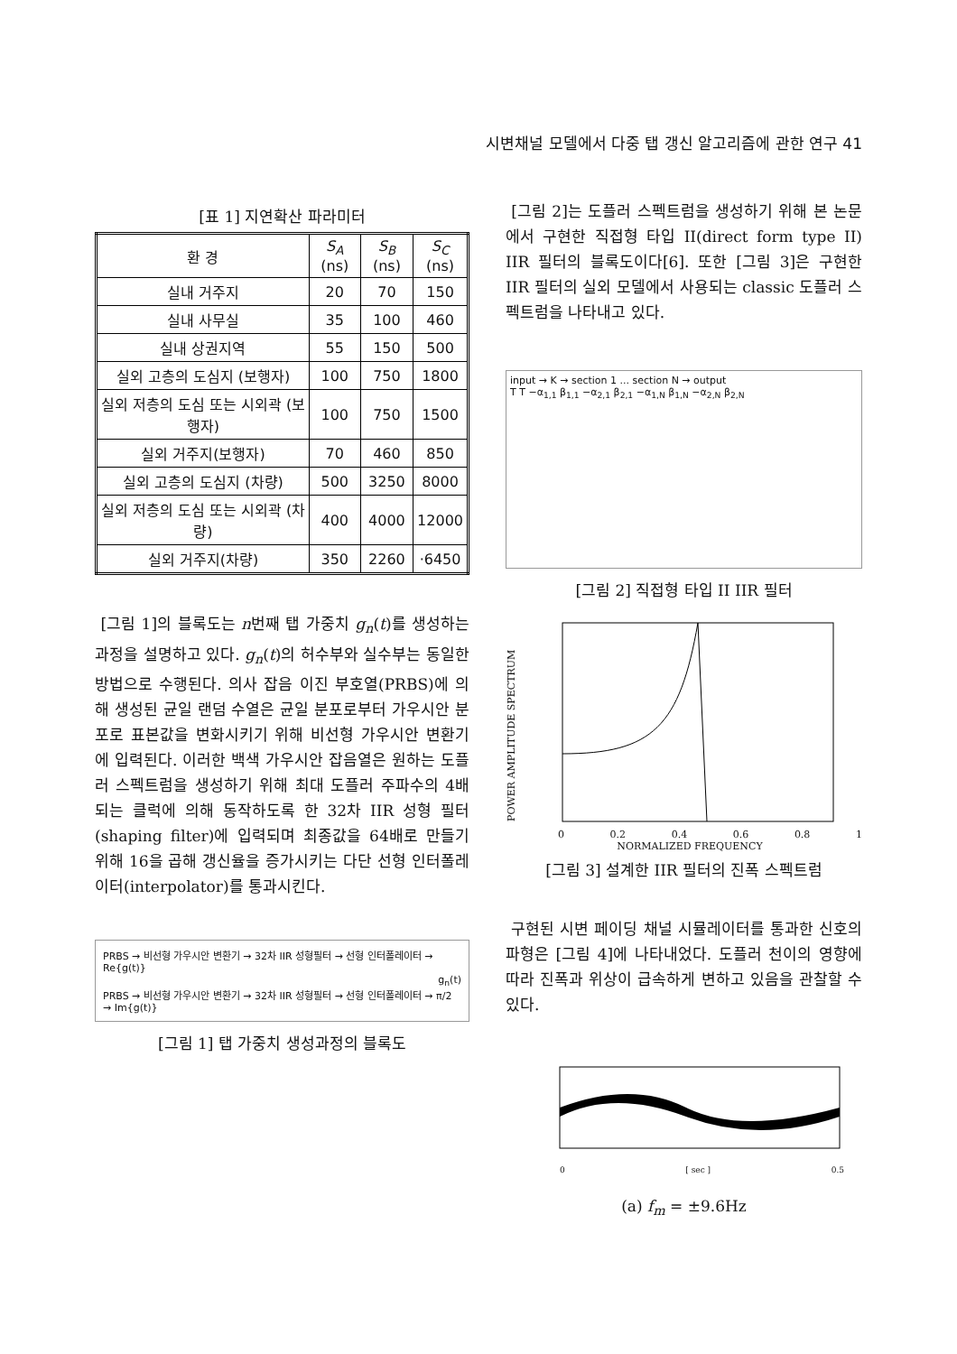시변채널 모델에서 다중 탭 갱신 알고리즘에 관한 연구 41
[표 1] 지연확산 파라미터
| 환 경 | S<sub>A</sub> (ns) | S<sub>B</sub> (ns) | S<sub>C</sub> (ns) |
| --- | --- | --- | --- |
| 실내 거주지 | 20 | 70 | 150 |
| 실내 사무실 | 35 | 100 | 460 |
| 실내 상권지역 | 55 | 150 | 500 |
| 실외 고층의 도심지 (보행자) | 100 | 750 | 1800 |
| 실외 저층의 도심 또는 시외곽 (보행자) | 100 | 750 | 1500 |
| 실외 거주지(보행자) | 70 | 460 | 850 |
| 실외 고층의 도심지 (차량) | 500 | 3250 | 8000 |
| 실외 저층의 도심 또는 시외곽 (차량) | 400 | 4000 | 12000 |
| 실외 거주지(차량) | 350 | 2260 | ·6450 |
[그림 1]의 블록도는 n번째 탭 가중치 g<sub>n</sub>(t)를 생성하는 과정을 설명하고 있다. g<sub>n</sub>(t)의 허수부와 실수부는 동일한 방법으로 수행된다. 의사 잡음 이진 부호열(PRBS)에 의해 생성된 균일 랜덤 수열은 균일 분포로부터 가우시안 분포로 표본값을 변화시키기 위해 비선형 가우시안 변환기에 입력된다. 이러한 백색 가우시안 잡음열은 원하는 도플러 스펙트럼을 생성하기 위해 최대 도플러 주파수의 4배 되는 클럭에 의해 동작하도록 한 32차 IIR 성형 필터(shaping filter)에 입력되며 최종값을 64배로 만들기 위해 16을 곱해 갱신율을 증가시키는 다단 선형 인터폴레이터(interpolator)를 통과시킨다.
PRBS → 비선형 가우시안 변환기 → 32차 IIR 성형필터 → 선형 인터폴레이터 → Re{g(t)}
g<sub>n</sub>(t)
PRBS → 비선형 가우시안 변환기 → 32차 IIR 성형필터 → 선형 인터폴레이터 → π/2 → Im{g(t)}
[그림 1] 탭 가중치 생성과정의 블록도
[그림 2]는 도플러 스펙트럼을 생성하기 위해 본 논문에서 구현한 직접형 타입 II(direct form type II) IIR 필터의 블록도이다[6]. 또한 [그림 3]은 구현한 IIR 필터의 실외 모델에서 사용되는 classic 도플러 스펙트럼을 나타내고 있다.
input → K → section 1 ... section N → output
T T −α<sub>1,1</sub> β<sub>1,1</sub> −α<sub>2,1</sub> β<sub>2,1</sub> −α<sub>1,N</sub> β<sub>1,N</sub> −α<sub>2,N</sub> β<sub>2,N</sub>
[그림 2] 직접형 타입 II IIR 필터
POWER AMPLITUDE SPECTRUM
0 0.2 0.4 0.6 0.8 1
NORMALIZED FREQUENCY
[그림 3] 설계한 IIR 필터의 진폭 스펙트럼
구현된 시변 페이딩 채널 시뮬레이터를 통과한 신호의 파형은 [그림 4]에 나타내었다. 도플러 천이의 영향에 따라 진폭과 위상이 급속하게 변하고 있음을 관찰할 수 있다.
0 [ sec ] 0.5
(a) f<sub>m</sub> = ±9.6Hz